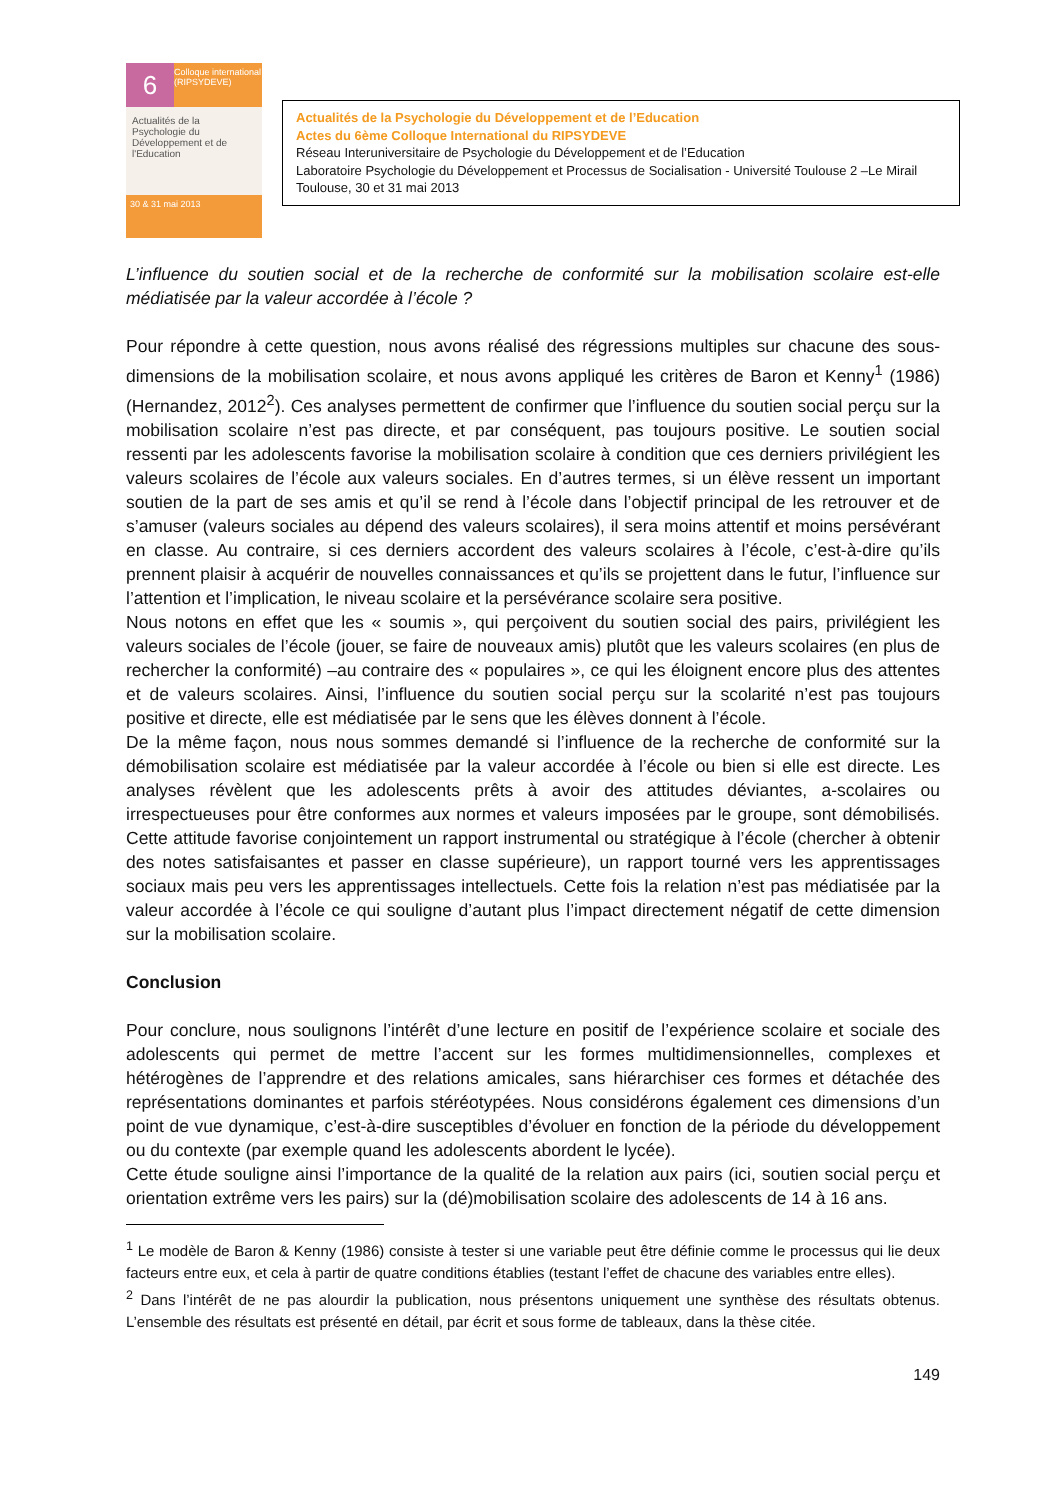6
Colloque international (RIPSYDEVE)
Actualités de la Psychologie du Développement et de l'Education
30 & 31 mai 2013
Actualités de la Psychologie du Développement et de l’Education
Actes du 6ème Colloque International du RIPSYDEVE
Réseau Interuniversitaire de Psychologie du Développement et de l’Education
Laboratoire Psychologie du Développement et Processus de Socialisation - Université Toulouse 2 –Le Mirail
Toulouse, 30 et 31 mai 2013
L’influence du soutien social et de la recherche de conformité sur la mobilisation scolaire est-elle médiatisée par la valeur accordée à l’école ?
Pour répondre à cette question, nous avons réalisé des régressions multiples sur chacune des sous-dimensions de la mobilisation scolaire, et nous avons appliqué les critères de Baron et Kenny<sup>1</sup> (1986) (Hernandez, 2012<sup>2</sup>). Ces analyses permettent de confirmer que l’influence du soutien social perçu sur la mobilisation scolaire n’est pas directe, et par conséquent, pas toujours positive. Le soutien social ressenti par les adolescents favorise la mobilisation scolaire à condition que ces derniers privilégient les valeurs scolaires de l’école aux valeurs sociales. En d’autres termes, si un élève ressent un important soutien de la part de ses amis et qu’il se rend à l’école dans l’objectif principal de les retrouver et de s’amuser (valeurs sociales au dépend des valeurs scolaires), il sera moins attentif et moins persévérant en classe. Au contraire, si ces derniers accordent des valeurs scolaires à l’école, c’est-à-dire qu’ils prennent plaisir à acquérir de nouvelles connaissances et qu’ils se projettent dans le futur, l’influence sur l’attention et l’implication, le niveau scolaire et la persévérance scolaire sera positive.
Nous notons en effet que les « soumis », qui perçoivent du soutien social des pairs, privilégient les valeurs sociales de l’école (jouer, se faire de nouveaux amis) plutôt que les valeurs scolaires (en plus de rechercher la conformité) –au contraire des « populaires », ce qui les éloignent encore plus des attentes et de valeurs scolaires. Ainsi, l’influence du soutien social perçu sur la scolarité n’est pas toujours positive et directe, elle est médiatisée par le sens que les élèves donnent à l’école.
De la même façon, nous nous sommes demandé si l’influence de la recherche de conformité sur la démobilisation scolaire est médiatisée par la valeur accordée à l’école ou bien si elle est directe. Les analyses révèlent que les adolescents prêts à avoir des attitudes déviantes, a-scolaires ou irrespectueuses pour être conformes aux normes et valeurs imposées par le groupe, sont démobilisés. Cette attitude favorise conjointement un rapport instrumental ou stratégique à l’école (chercher à obtenir des notes satisfaisantes et passer en classe supérieure), un rapport tourné vers les apprentissages sociaux mais peu vers les apprentissages intellectuels. Cette fois la relation n’est pas médiatisée par la valeur accordée à l’école ce qui souligne d’autant plus l’impact directement négatif de cette dimension sur la mobilisation scolaire.
Conclusion
Pour conclure, nous soulignons l’intérêt d’une lecture en positif de l’expérience scolaire et sociale des adolescents qui permet de mettre l’accent sur les formes multidimensionnelles, complexes et hétérogènes de l’apprendre et des relations amicales, sans hiérarchiser ces formes et détachée des représentations dominantes et parfois stéréotypées. Nous considérons également ces dimensions d’un point de vue dynamique, c’est-à-dire susceptibles d’évoluer en fonction de la période du développement ou du contexte (par exemple quand les adolescents abordent le lycée).
Cette étude souligne ainsi l’importance de la qualité de la relation aux pairs (ici, soutien social perçu et orientation extrême vers les pairs) sur la (dé)mobilisation scolaire des adolescents de 14 à 16 ans.
<sup>1</sup> Le modèle de Baron & Kenny (1986) consiste à tester si une variable peut être définie comme le processus qui lie deux facteurs entre eux, et cela à partir de quatre conditions établies (testant l’effet de chacune des variables entre elles).
<sup>2</sup> Dans l’intérêt de ne pas alourdir la publication, nous présentons uniquement une synthèse des résultats obtenus. L’ensemble des résultats est présenté en détail, par écrit et sous forme de tableaux, dans la thèse citée.
149